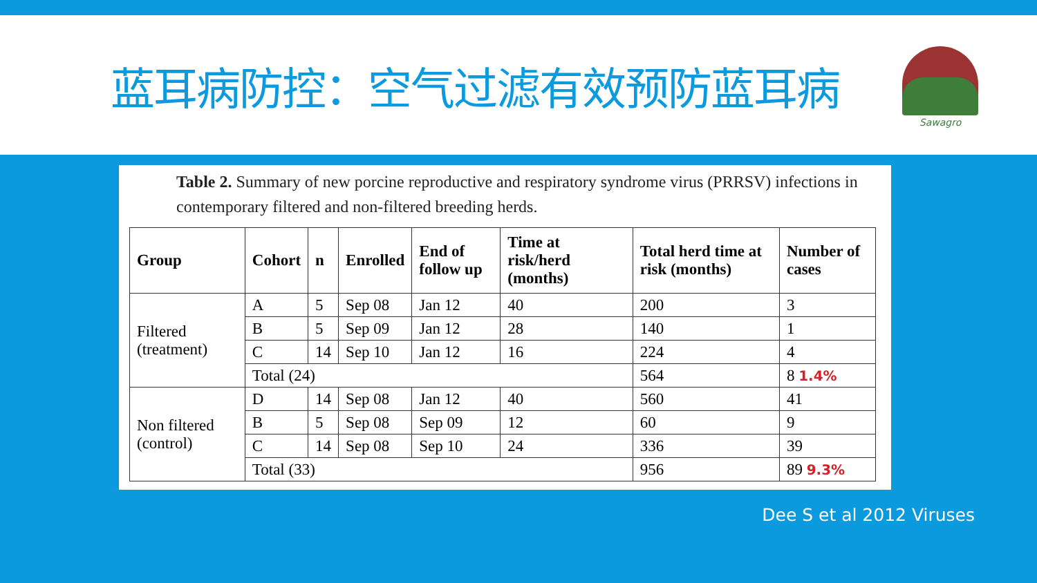蓝耳病防控：空气过滤有效预防蓝耳病
Sawagro
Table 2. Summary of new porcine reproductive and respiratory syndrome virus (PRRSV) infections in contemporary filtered and non-filtered breeding herds.
| Group | Cohort | n | Enrolled | End of follow up | Time at risk/herd (months) | Total herd time at risk (months) | Number of cases |
| --- | --- | --- | --- | --- | --- | --- | --- |
| Filtered (treatment) | A | 5 | Sep 08 | Jan 12 | 40 | 200 | 3 |
| | B | 5 | Sep 09 | Jan 12 | 28 | 140 | 1 |
| | C | 14 | Sep 10 | Jan 12 | 16 | 224 | 4 |
| | Total (24) | | | | | 564 | 8 1.4% |
| Non filtered (control) | D | 14 | Sep 08 | Jan 12 | 40 | 560 | 41 |
| | B | 5 | Sep 08 | Sep 09 | 12 | 60 | 9 |
| | C | 14 | Sep 08 | Sep 10 | 24 | 336 | 39 |
| | Total (33) | | | | | 956 | 89 9.3% |
Dee S et al 2012 Viruses